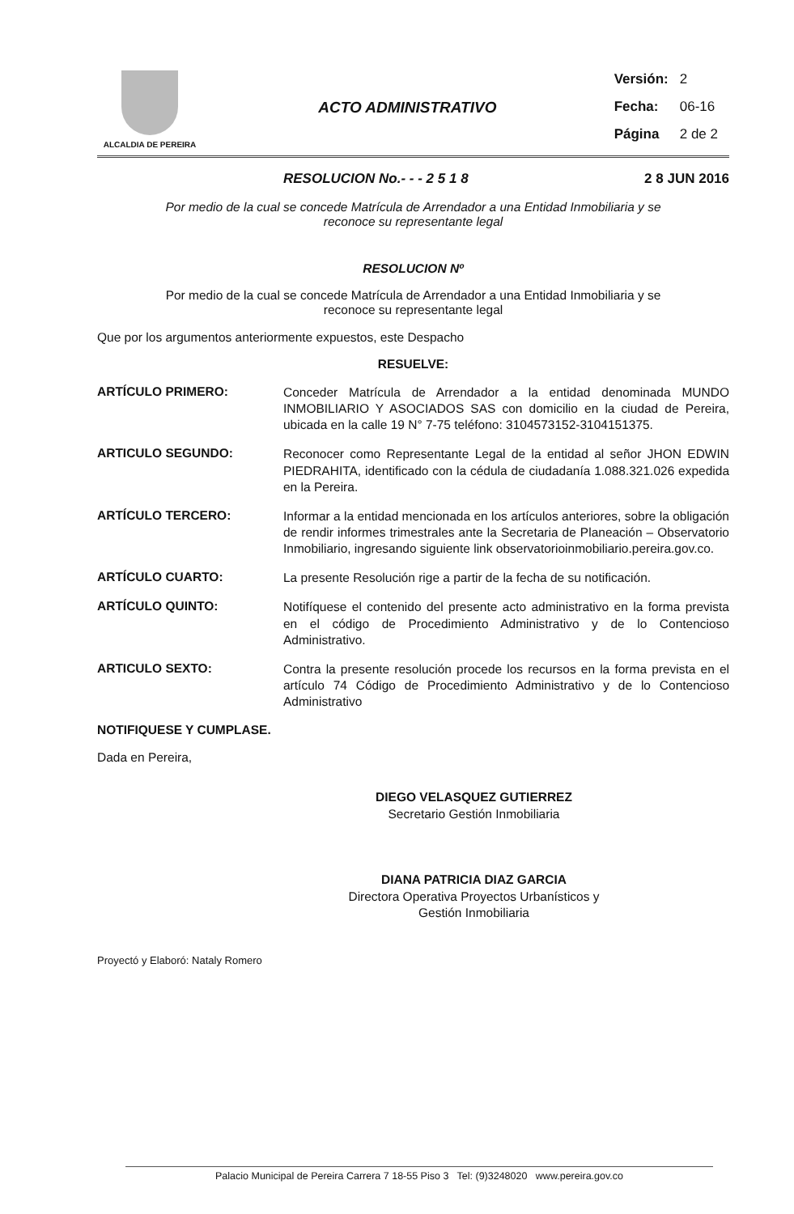ALCALDIA DE PEREIRA
ACTO ADMINISTRATIVO
| Versión: | 2 |
| Fecha: | 06-16 |
| Página | 2 de 2 |
RESOLUCION No.- - - 2 5 1 8 2 8 JUN 2016
Por medio de la cual se concede Matrícula de Arrendador a una Entidad Inmobiliaria y se
reconoce su representante legal
RESOLUCION Nº
Por medio de la cual se concede Matrícula de Arrendador a una Entidad Inmobiliaria y se
reconoce su representante legal
Que por los argumentos anteriormente expuestos, este Despacho
RESUELVE:
ARTÍCULO PRIMERO:
Conceder Matrícula de Arrendador a la entidad denominada MUNDO INMOBILIARIO Y ASOCIADOS SAS con domicilio en la ciudad de Pereira, ubicada en la calle 19 N° 7-75 teléfono: 3104573152-3104151375.
ARTICULO SEGUNDO:
Reconocer como Representante Legal de la entidad al señor JHON EDWIN PIEDRAHITA, identificado con la cédula de ciudadanía 1.088.321.026 expedida en la Pereira.
ARTÍCULO TERCERO:
Informar a la entidad mencionada en los artículos anteriores, sobre la obligación de rendir informes trimestrales ante la Secretaria de Planeación – Observatorio Inmobiliario, ingresando siguiente link observatorioinmobiliario.pereira.gov.co.
ARTÍCULO CUARTO:
La presente Resolución rige a partir de la fecha de su notificación.
ARTÍCULO QUINTO:
Notifíquese el contenido del presente acto administrativo en la forma prevista en el código de Procedimiento Administrativo y de lo Contencioso Administrativo.
ARTICULO SEXTO:
Contra la presente resolución procede los recursos en la forma prevista en el artículo 74 Código de Procedimiento Administrativo y de lo Contencioso Administrativo
NOTIFIQUESE Y CUMPLASE.
Dada en Pereira,
DIEGO VELASQUEZ GUTIERREZ
Secretario Gestión Inmobiliaria
DIANA PATRICIA DIAZ GARCIA
Directora Operativa Proyectos Urbanísticos y
Gestión Inmobiliaria
Proyectó y Elaboró: Nataly Romero
Palacio Municipal de Pereira Carrera 7 18-55 Piso 3 Tel: (9)3248020 www.pereira.gov.co